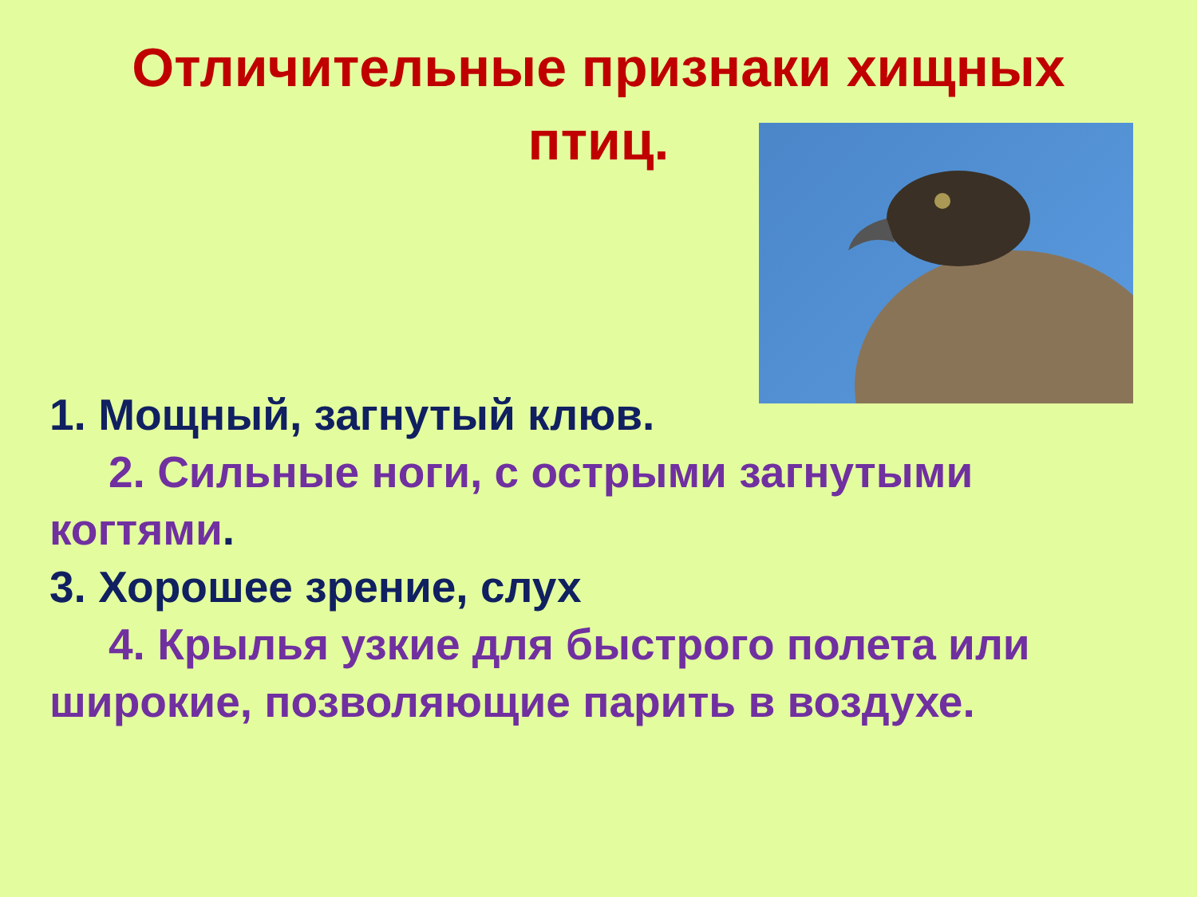Отличительные признаки хищных
птиц.
1. Мощный, загнутый клюв.
2. Сильные ноги, с острыми загнутыми когтями.
3. Хорошее зрение, слух
4. Крылья узкие для быстрого полета или широкие, позволяющие парить в воздухе.